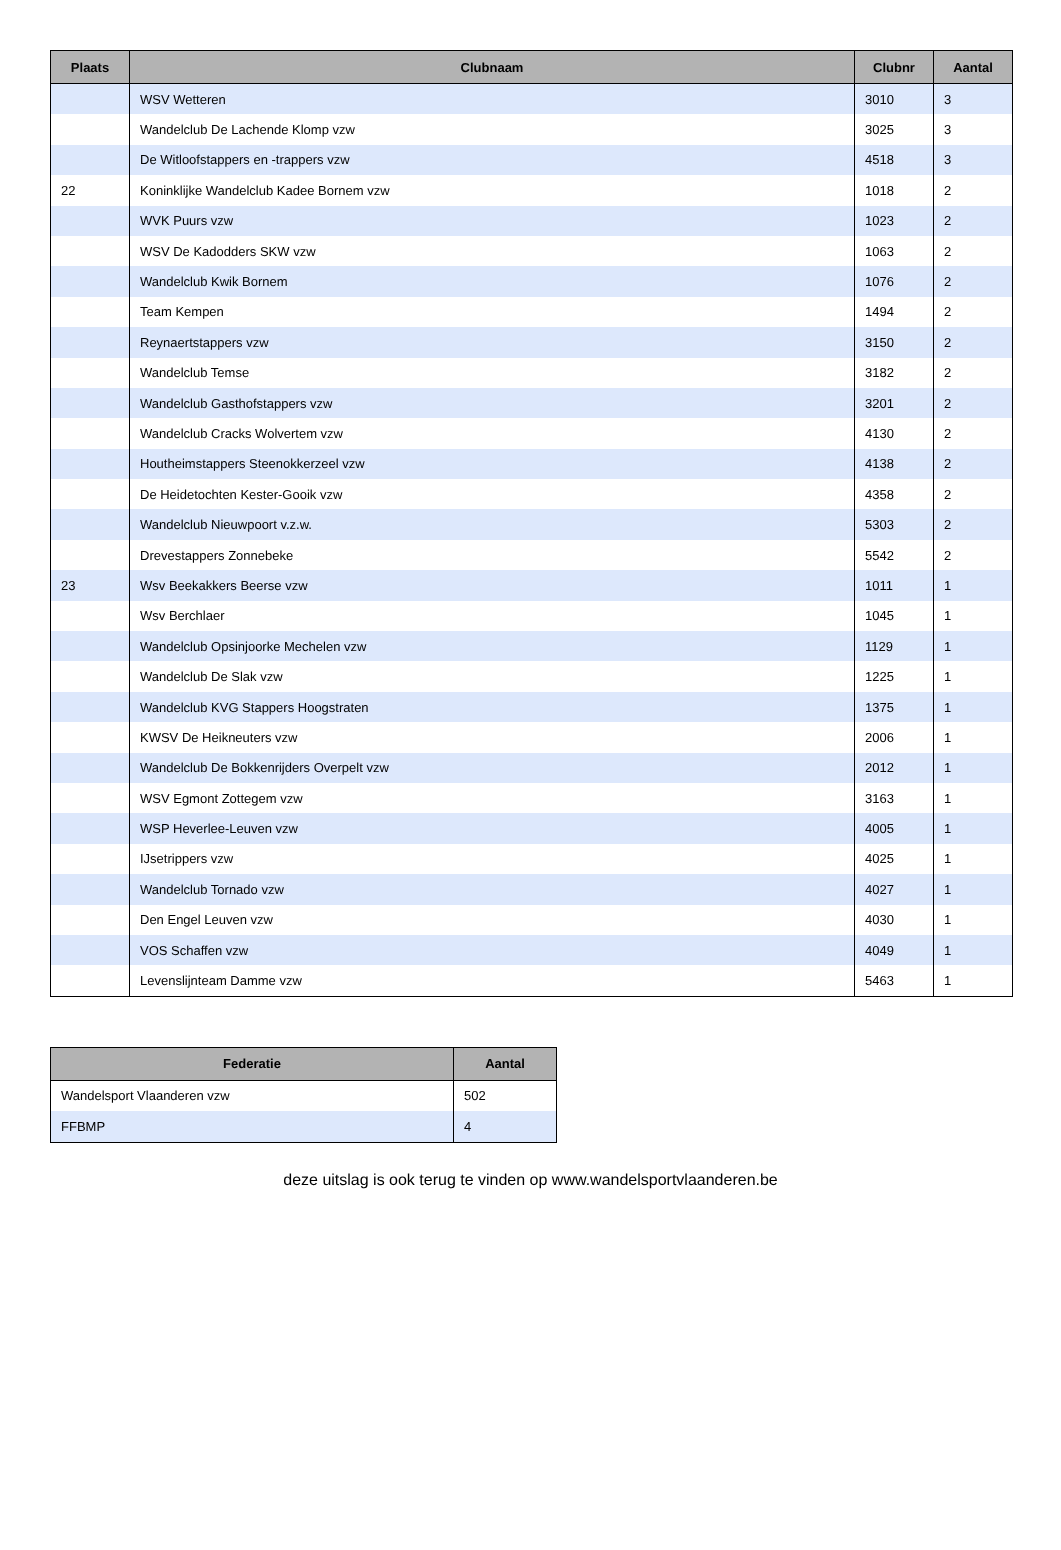| Plaats | Clubnaam | Clubnr | Aantal |
| --- | --- | --- | --- |
| | WSV Wetteren | 3010 | 3 |
| | Wandelclub De Lachende Klomp vzw | 3025 | 3 |
| | De Witloofstappers en -trappers vzw | 4518 | 3 |
| 22 | Koninklijke Wandelclub Kadee Bornem vzw | 1018 | 2 |
| | WVK Puurs vzw | 1023 | 2 |
| | WSV De Kadodders SKW vzw | 1063 | 2 |
| | Wandelclub Kwik Bornem | 1076 | 2 |
| | Team Kempen | 1494 | 2 |
| | Reynaertstappers vzw | 3150 | 2 |
| | Wandelclub Temse | 3182 | 2 |
| | Wandelclub Gasthofstappers vzw | 3201 | 2 |
| | Wandelclub Cracks Wolvertem vzw | 4130 | 2 |
| | Houtheimstappers Steenokkerzeel vzw | 4138 | 2 |
| | De Heidetochten Kester-Gooik vzw | 4358 | 2 |
| | Wandelclub Nieuwpoort v.z.w. | 5303 | 2 |
| | Drevestappers Zonnebeke | 5542 | 2 |
| 23 | Wsv Beekakkers Beerse vzw | 1011 | 1 |
| | Wsv Berchlaer | 1045 | 1 |
| | Wandelclub Opsinjoorke Mechelen vzw | 1129 | 1 |
| | Wandelclub De Slak vzw | 1225 | 1 |
| | Wandelclub KVG Stappers Hoogstraten | 1375 | 1 |
| | KWSV De Heikneuters vzw | 2006 | 1 |
| | Wandelclub De Bokkenrijders Overpelt vzw | 2012 | 1 |
| | WSV Egmont Zottegem vzw | 3163 | 1 |
| | WSP Heverlee-Leuven vzw | 4005 | 1 |
| | IJsetrippers vzw | 4025 | 1 |
| | Wandelclub Tornado vzw | 4027 | 1 |
| | Den Engel Leuven vzw | 4030 | 1 |
| | VOS Schaffen vzw | 4049 | 1 |
| | Levenslijnteam Damme vzw | 5463 | 1 |
| Federatie | Aantal |
| --- | --- |
| Wandelsport Vlaanderen vzw | 502 |
| FFBMP | 4 |
deze uitslag is ook terug te vinden op www.wandelsportvlaanderen.be